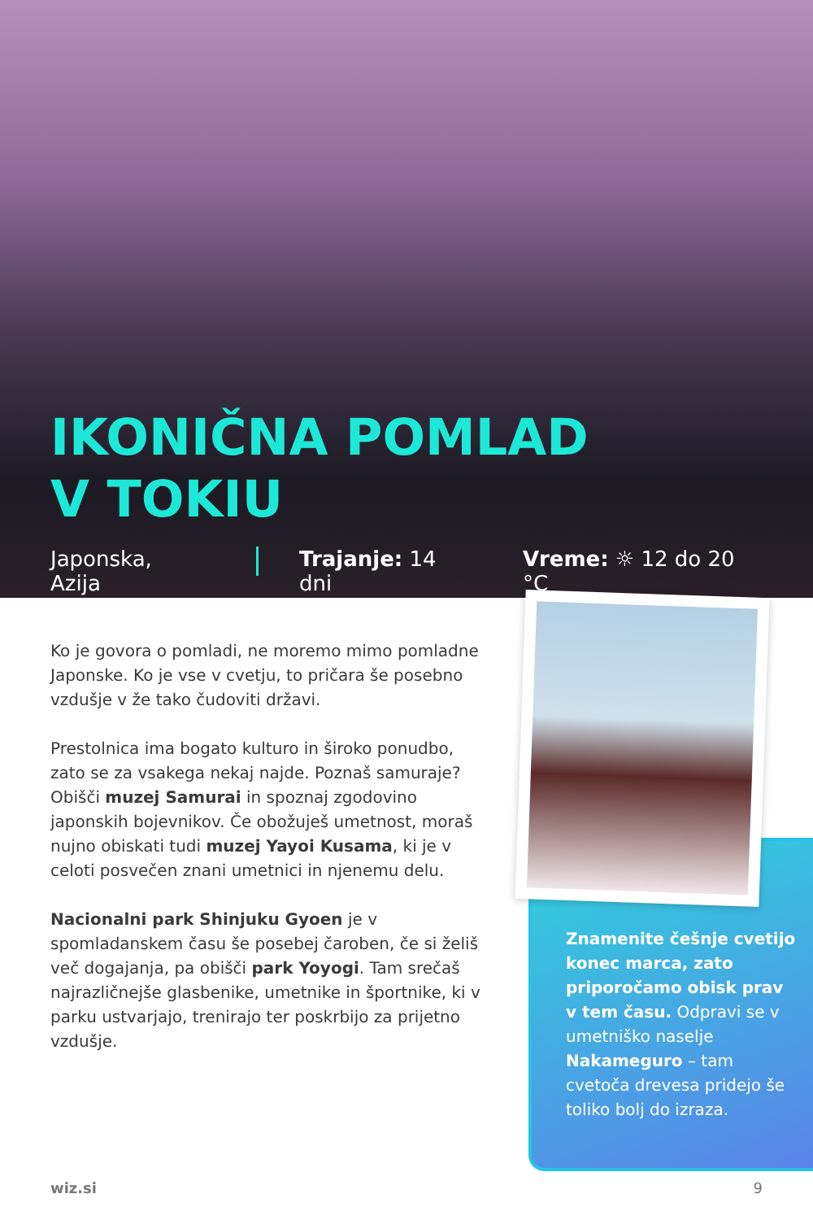IKONIČNA POMLAD
V TOKIU
Japonska, Azija Trajanje: 14 dni Vreme: ☼ 12 do 20 °C
Ko je govora o pomladi, ne moremo mimo pomladne Japonske. Ko je vse v cvetju, to pričara še posebno vzdušje v že tako čudoviti državi.
Prestolnica ima bogato kulturo in široko ponudbo, zato se za vsakega nekaj najde. Poznaš samuraje? Obišči muzej Samurai in spoznaj zgodovino japonskih bojevnikov. Če obožuješ umetnost, moraš nujno obiskati tudi muzej Yayoi Kusama, ki je v celoti posvečen znani umetnici in njenemu delu.
Nacionalni park Shinjuku Gyoen je v spomladanskem času še posebej čaroben, če si želiš več dogajanja, pa obišči park Yoyogi. Tam srečaš najrazličnejše glasbenike, umetnike in športnike, ki v parku ustvarjajo, trenirajo ter poskrbijo za prijetno vzdušje.
Znamenite češnje cvetijo konec marca, zato priporočamo obisk prav v tem času. Odpravi se v umetniško naselje Nakameguro – tam cvetoča drevesa pridejo še toliko bolj do izraza.
wiz.si 9